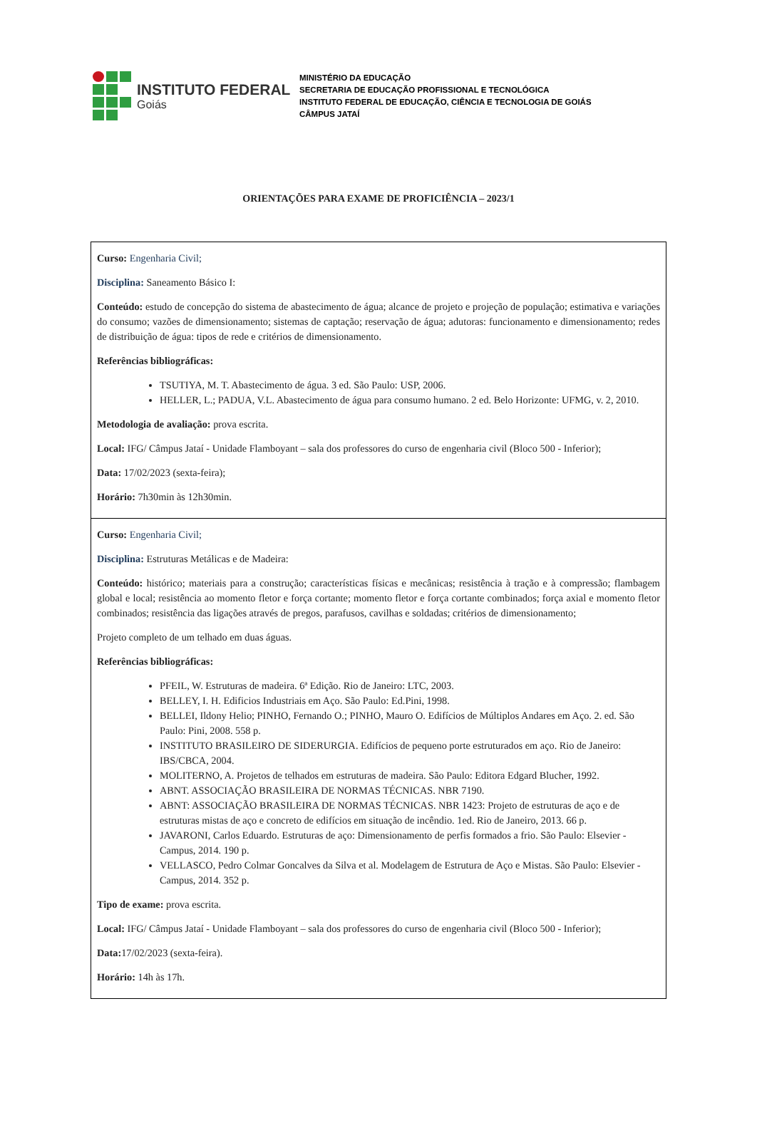INSTITUTO FEDERAL
Goiás
MINISTÉRIO DA EDUCAÇÃO
SECRETARIA DE EDUCAÇÃO PROFISSIONAL E TECNOLÓGICA
INSTITUTO FEDERAL DE EDUCAÇÃO, CIÊNCIA E TECNOLOGIA DE GOIÁS
CÂMPUS JATAÍ
ORIENTAÇÕES PARA EXAME DE PROFICIÊNCIA – 2023/1
| Curso: Engenharia Civil; Disciplina: Saneamento Básico I: Conteúdo: estudo de concepção do sistema de abastecimento de água; alcance de projeto e projeção de população; estimativa e variações do consumo; vazões de dimensionamento; sistemas de captação; reservação de água; adutoras: funcionamento e dimensionamento; redes de distribuição de água: tipos de rede e critérios de dimensionamento. Referências bibliográficas: TSUTIYA, M. T. Abastecimento de água. 3 ed. São Paulo: USP, 2006. HELLER, L.; PADUA, V.L. Abastecimento de água para consumo humano. 2 ed. Belo Horizonte: UFMG, v. 2, 2010. Metodologia de avaliação: prova escrita. Local: IFG/ Câmpus Jataí - Unidade Flamboyant – sala dos professores do curso de engenharia civil (Bloco 500 - Inferior); Data: 17/02/2023 (sexta-feira); Horário: 7h30min às 12h30min. |
| Curso: Engenharia Civil; Disciplina: Estruturas Metálicas e de Madeira: Conteúdo: histórico; materiais para a construção; características físicas e mecânicas; resistência à tração e à compressão; flambagem global e local; resistência ao momento fletor e força cortante; momento fletor e força cortante combinados; força axial e momento fletor combinados; resistência das ligações através de pregos, parafusos, cavilhas e soldadas; critérios de dimensionamento; Projeto completo de um telhado em duas águas. Referências bibliográficas: PFEIL, W. Estruturas de madeira. 6ª Edição. Rio de Janeiro: LTC, 2003. BELLEY, I. H. Edificios Industriais em Aço. São Paulo: Ed.Pini, 1998. BELLEI, Ildony Helio; PINHO, Fernando O.; PINHO, Mauro O. Edifícios de Múltiplos Andares em Aço. 2. ed. São Paulo: Pini, 2008. 558 p. INSTITUTO BRASILEIRO DE SIDERURGIA. Edifícios de pequeno porte estruturados em aço. Rio de Janeiro: IBS/CBCA, 2004. MOLITERNO, A. Projetos de telhados em estruturas de madeira. São Paulo: Editora Edgard Blucher, 1992. ABNT. ASSOCIAÇÃO BRASILEIRA DE NORMAS TÉCNICAS. NBR 7190. ABNT: ASSOCIAÇÃO BRASILEIRA DE NORMAS TÉCNICAS. NBR 1423: Projeto de estruturas de aço e de estruturas mistas de aço e concreto de edifícios em situação de incêndio. 1ed. Rio de Janeiro, 2013. 66 p. JAVARONI, Carlos Eduardo. Estruturas de aço: Dimensionamento de perfis formados a frio. São Paulo: Elsevier - Campus, 2014. 190 p. VELLASCO, Pedro Colmar Goncalves da Silva et al. Modelagem de Estrutura de Aço e Mistas. São Paulo: Elsevier - Campus, 2014. 352 p. Tipo de exame: prova escrita. Local: IFG/ Câmpus Jataí - Unidade Flamboyant – sala dos professores do curso de engenharia civil (Bloco 500 - Inferior); Data: 17/02/2023 (sexta-feira). Horário: 14h às 17h. |